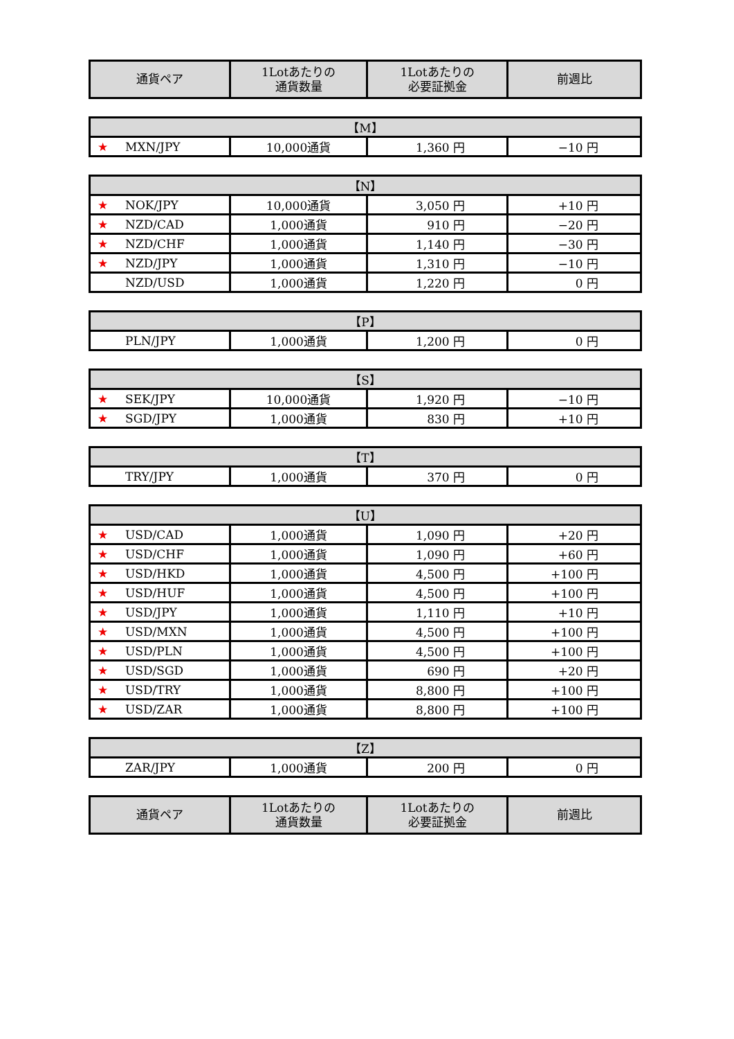| 通貨ペア | 1Lotあたりの 通貨数量 | 1Lotあたりの 必要証拠金 | 前週比 |
| --- | --- | --- | --- |
| 【M】 | | | |
| --- | --- | --- | --- |
| ★ MXN/JPY | 10,000通貨 | 1,360 円 | −10 円 |
| 【N】 | | | |
| --- | --- | --- | --- |
| ★ NOK/JPY | 10,000通貨 | 3,050 円 | +10 円 |
| ★ NZD/CAD | 1,000通貨 | 910 円 | −20 円 |
| ★ NZD/CHF | 1,000通貨 | 1,140 円 | −30 円 |
| ★ NZD/JPY | 1,000通貨 | 1,310 円 | −10 円 |
| NZD/USD | 1,000通貨 | 1,220 円 | 0 円 |
| 【P】 | | | |
| --- | --- | --- | --- |
| PLN/JPY | 1,000通貨 | 1,200 円 | 0 円 |
| 【S】 | | | |
| --- | --- | --- | --- |
| ★ SEK/JPY | 10,000通貨 | 1,920 円 | −10 円 |
| ★ SGD/JPY | 1,000通貨 | 830 円 | +10 円 |
| 【T】 | | | |
| --- | --- | --- | --- |
| TRY/JPY | 1,000通貨 | 370 円 | 0 円 |
| 【U】 | | | |
| --- | --- | --- | --- |
| ★ USD/CAD | 1,000通貨 | 1,090 円 | +20 円 |
| ★ USD/CHF | 1,000通貨 | 1,090 円 | +60 円 |
| ★ USD/HKD | 1,000通貨 | 4,500 円 | +100 円 |
| ★ USD/HUF | 1,000通貨 | 4,500 円 | +100 円 |
| ★ USD/JPY | 1,000通貨 | 1,110 円 | +10 円 |
| ★ USD/MXN | 1,000通貨 | 4,500 円 | +100 円 |
| ★ USD/PLN | 1,000通貨 | 4,500 円 | +100 円 |
| ★ USD/SGD | 1,000通貨 | 690 円 | +20 円 |
| ★ USD/TRY | 1,000通貨 | 8,800 円 | +100 円 |
| ★ USD/ZAR | 1,000通貨 | 8,800 円 | +100 円 |
| 【Z】 | | | |
| --- | --- | --- | --- |
| ZAR/JPY | 1,000通貨 | 200 円 | 0 円 |
| 通貨ペア | 1Lotあたりの 通貨数量 | 1Lotあたりの 必要証拠金 | 前週比 |
| --- | --- | --- | --- |